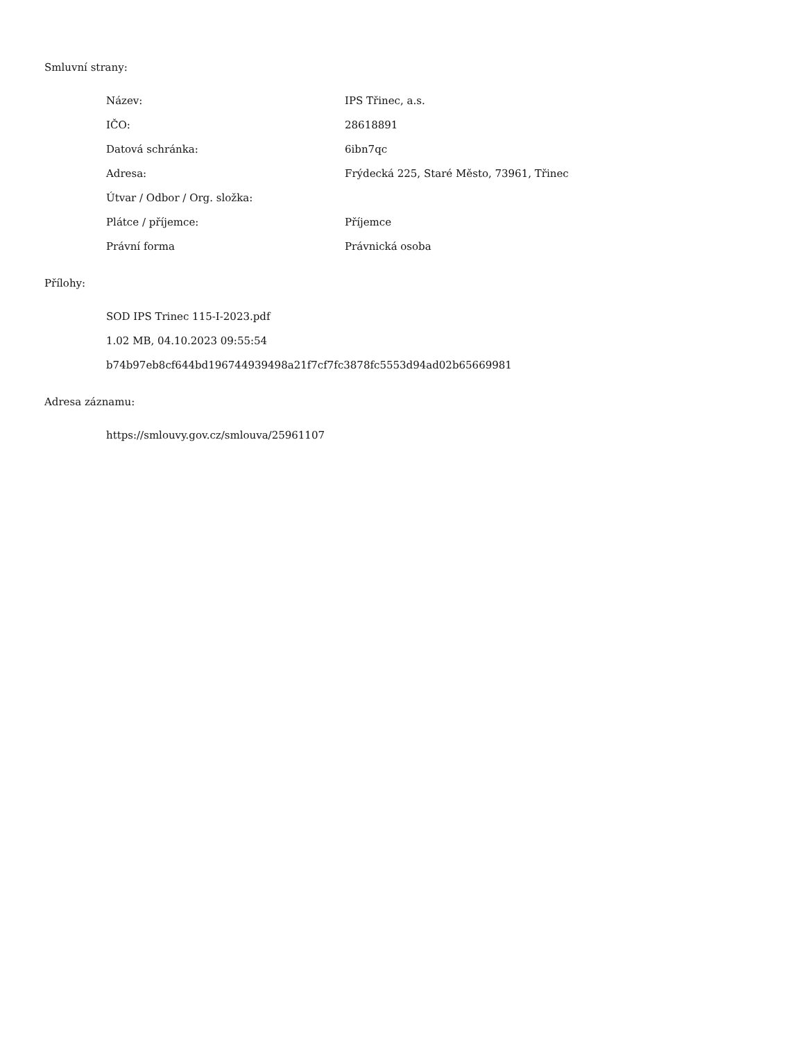Smluvní strany:
| Název: | IPS Třinec, a.s. |
| IČO: | 28618891 |
| Datová schránka: | 6ibn7qc |
| Adresa: | Frýdecká 225, Staré Město, 73961, Třinec |
| Útvar / Odbor / Org. složka: | |
| Plátce / příjemce: | Příjemce |
| Právní forma | Právnická osoba |
Přílohy:
SOD IPS Trinec 115-I-2023.pdf
1.02 MB, 04.10.2023 09:55:54
b74b97eb8cf644bd196744939498a21f7cf7fc3878fc5553d94ad02b65669981
Adresa záznamu:
https://smlouvy.gov.cz/smlouva/25961107